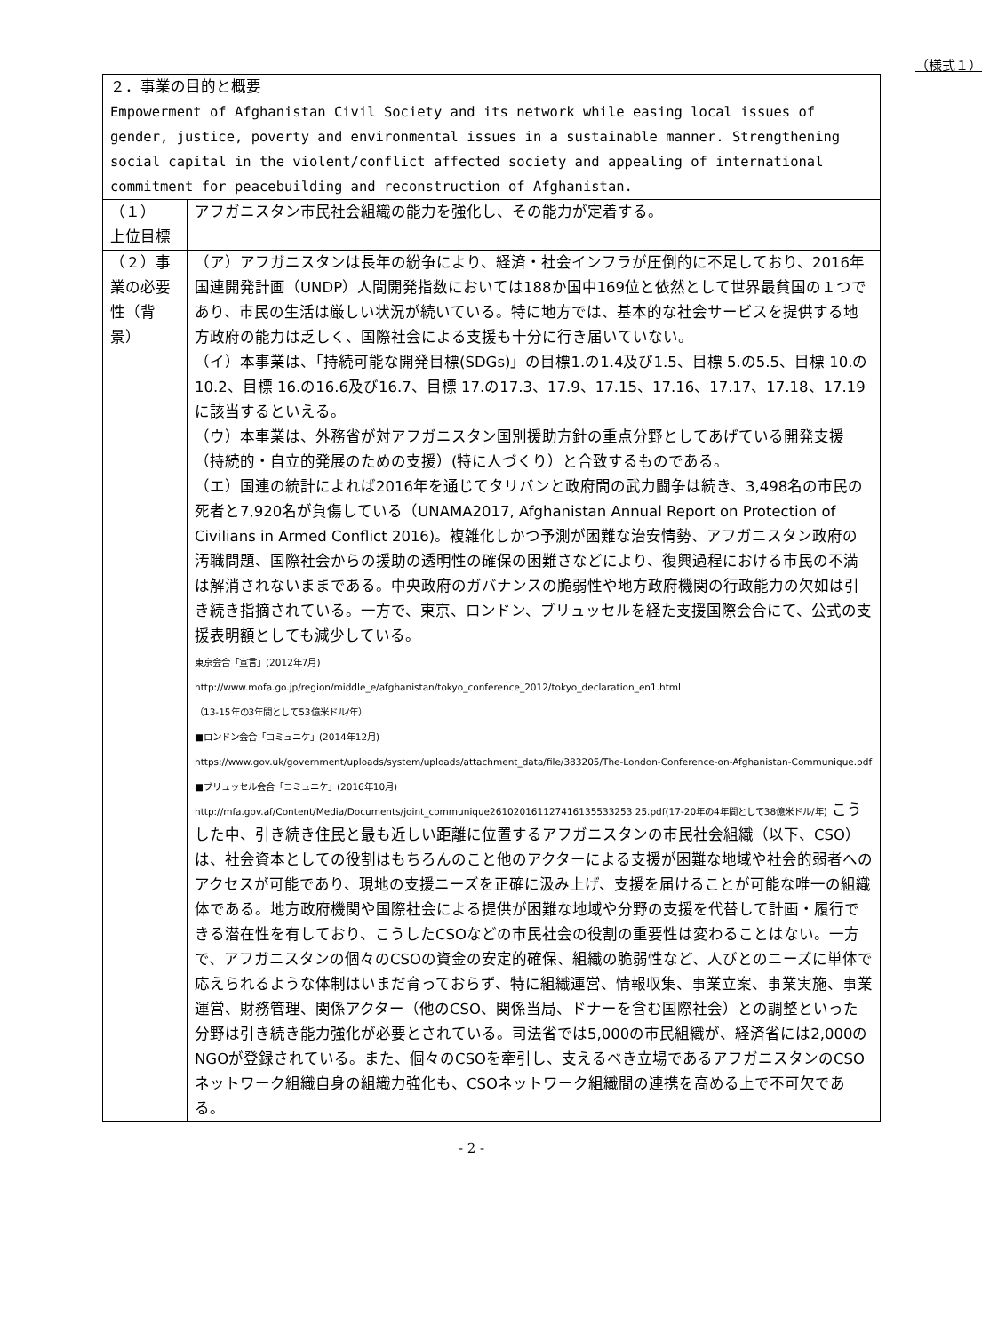（様式１）
| ２．事業の目的と概要 Empowerment of Afghanistan Civil Society and its network while easing local issues of gender, justice, poverty and environmental issues in a sustainable manner. Strengthening social capital in the violent/conflict affected society and appealing of international commitment for peacebuilding and reconstruction of Afghanistan. | |
| （１） 上位目標 | アフガニスタン市民社会組織の能力を強化し、その能力が定着する。 |
| （２）事業の必要性（背景） | （ア）アフガニスタンは長年の紛争により、経済・社会インフラが圧倒的に不足しており、2016年国連開発計画（UNDP）人間開発指数においては188か国中169位と依然として世界最貧国の１つであり、市民の生活は厳しい状況が続いている。特に地方では、基本的な社会サービスを提供する地方政府の能力は乏しく、国際社会による支援も十分に行き届いていない。 （イ）本事業は、「持続可能な開発目標(SDGs)」の目標1.の1.4及び1.5、目標 5.の5.5、目標 10.の10.2、目標 16.の16.6及び16.7、目標 17.の17.3、17.9、17.15、17.16、17.17、17.18、17.19に該当するといえる。 （ウ）本事業は、外務省が対アフガニスタン国別援助方針の重点分野としてあげている開発支援（持続的・自立的発展のための支援）(特に人づくり）と合致するものである。 （エ）国連の統計によれば2016年を通じてタリバンと政府間の武力闘争は続き、3,498名の市民の死者と7,920名が負傷している（UNAMA2017, Afghanistan Annual Report on Protection of Civilians in Armed Conflict 2016)。複雑化しかつ予測が困難な治安情勢、アフガニスタン政府の汚職問題、国際社会からの援助の透明性の確保の困難さなどにより、復興過程における市民の不満は解消されないままである。中央政府のガバナンスの脆弱性や地方政府機関の行政能力の欠如は引き続き指摘されている。一方で、東京、ロンドン、ブリュッセルを経た支援国際会合にて、公式の支援表明額としても減少している。 東京会合「宣言」(2012年7月) http://www.mofa.go.jp/region/middle_e/afghanistan/tokyo_conference_2012/tokyo_declaration_en1.html （13-15年の3年間として53億米ドル/年） ■ロンドン会合「コミュニケ」(2014年12月) https://www.gov.uk/government/uploads/system/uploads/attachment_data/file/383205/The-London-Conference-on-Afghanistan-Communique.pdf ■ブリュッセル会合「コミュニケ」(2016年10月) http://mfa.gov.af/Content/Media/Documents/joint_communique261020161127416135533253 25.pdf(17-20年の4年間として38億米ドル/年) こうした中、引き続き住民と最も近しい距離に位置するアフガニスタンの市民社会組織（以下、CSO）は、社会資本としての役割はもちろんのこと他のアクターによる支援が困難な地域や社会的弱者へのアクセスが可能であり、現地の支援ニーズを正確に汲み上げ、支援を届けることが可能な唯一の組織体である。地方政府機関や国際社会による提供が困難な地域や分野の支援を代替して計画・履行できる潜在性を有しており、こうしたCSOなどの市民社会の役割の重要性は変わることはない。一方で、アフガニスタンの個々のCSOの資金の安定的確保、組織の脆弱性など、人びとのニーズに単体で応えられるような体制はいまだ育っておらず、特に組織運営、情報収集、事業立案、事業実施、事業運営、財務管理、関係アクター（他のCSO、関係当局、ドナーを含む国際社会）との調整といった分野は引き続き能力強化が必要とされている。司法省では5,000の市民組織が、経済省には2,000のNGOが登録されている。また、個々のCSOを牽引し、支えるべき立場であるアフガニスタンのCSOネットワーク組織自身の組織力強化も、CSOネットワーク組織間の連携を高める上で不可欠である。 |
- 2 -